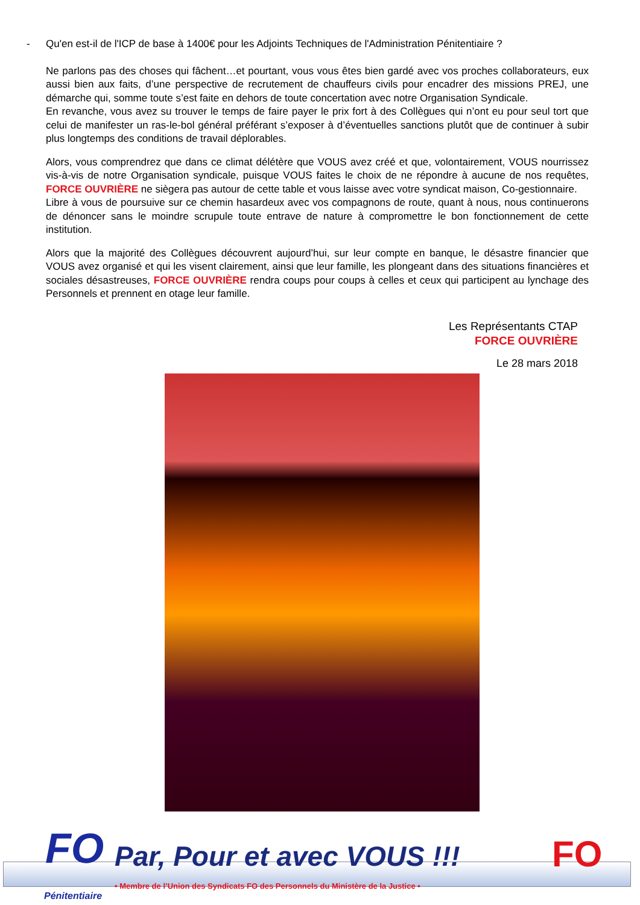- Qu'en est-il de l'ICP de base à 1400€ pour les Adjoints Techniques de l'Administration Pénitentiaire ?
Ne parlons pas des choses qui fâchent…et pourtant, vous vous êtes bien gardé avec vos proches collaborateurs, eux aussi bien aux faits, d’une perspective de recrutement de chauffeurs civils pour encadrer des missions PREJ, une démarche qui, somme toute s’est faite en dehors de toute concertation avec notre Organisation Syndicale.
En revanche, vous avez su trouver le temps de faire payer le prix fort à des Collègues qui n’ont eu pour seul tort que celui de manifester un ras-le-bol général préférant s’exposer à d’éventuelles sanctions plutôt que de continuer à subir plus longtemps des conditions de travail déplorables.
Alors, vous comprendrez que dans ce climat délétère que VOUS avez créé et que, volontairement, VOUS nourrissez vis-à-vis de notre Organisation syndicale, puisque VOUS faites le choix de ne répondre à aucune de nos requêtes, FORCE OUVRIÈRE ne siègera pas autour de cette table et vous laisse avec votre syndicat maison, Co-gestionnaire.
Libre à vous de poursuive sur ce chemin hasardeux avec vos compagnons de route, quant à nous, nous continuerons de dénoncer sans le moindre scrupule toute entrave de nature à compromettre le bon fonctionnement de cette institution.
Alors que la majorité des Collègues découvrent aujourd’hui, sur leur compte en banque, le désastre financier que VOUS avez organisé et qui les visent clairement, ainsi que leur famille, les plongeant dans des situations financières et sociales désastreuses, FORCE OUVRIÈRE rendra coups pour coups à celles et ceux qui participent au lynchage des Personnels et prennent en otage leur famille.
Les Représentants CTAP
FORCE OUVRIÈRE
Le 28 mars 2018
FO
Pénitentiaire
Par, Pour et avec VOUS !!!
• Membre de l’Union des Syndicats FO des Personnels du Ministère de la Justice •
FO